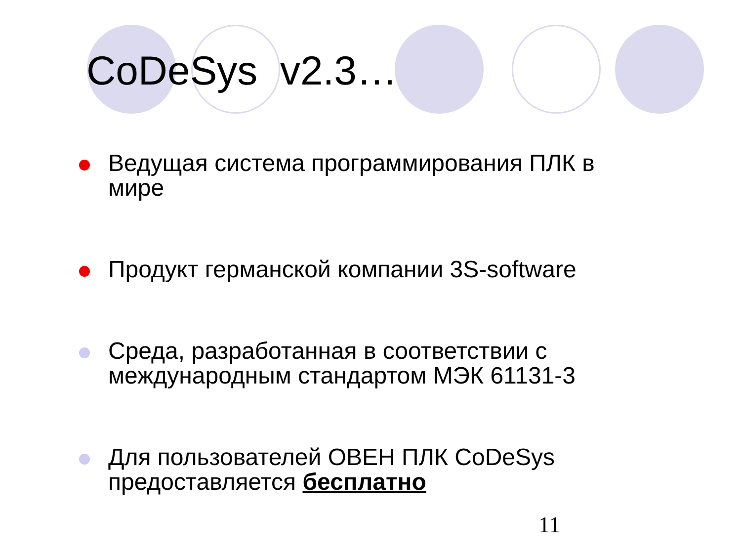CoDeSys v2.3…
Ведущая система программирования ПЛК в мире
Продукт германской компании 3S-software
Среда, разработанная в соответствии с международным стандартом МЭК 61131-3
Для пользователей ОВЕН ПЛК CoDeSys предоставляется бесплатно
11